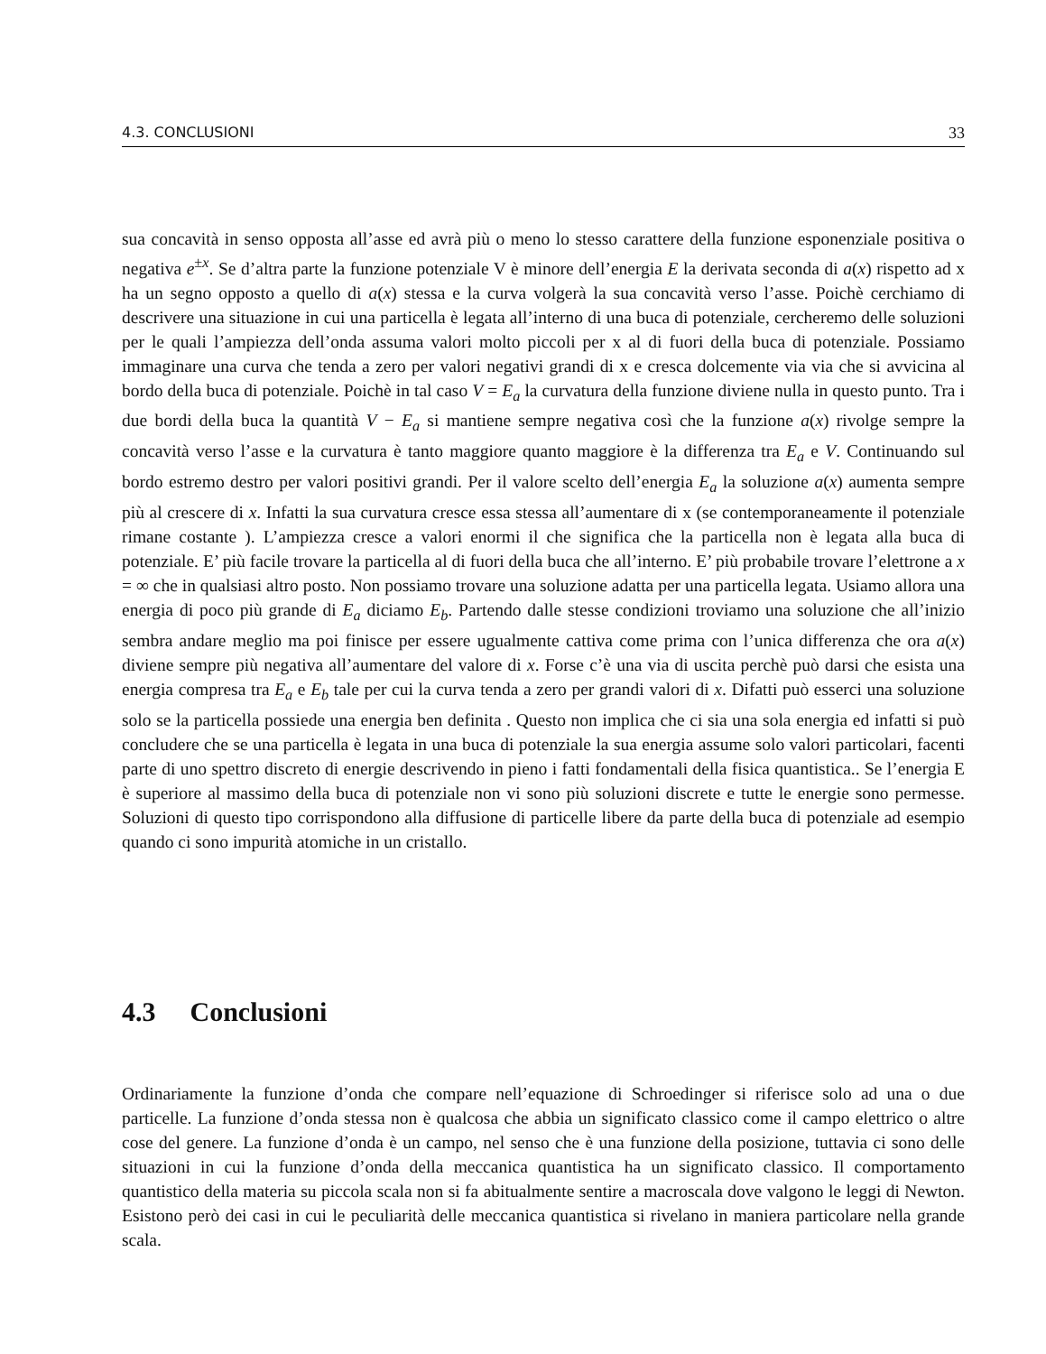4.3. CONCLUSIONI 33
sua concavità in senso opposta all’asse ed avrà più o meno lo stesso carattere della funzione esponenziale positiva o negativa e<sup>±x</sup>. Se d’altra parte la funzione potenziale V è minore dell’energia E la derivata seconda di a(x) rispetto ad x ha un segno opposto a quello di a(x) stessa e la curva volgerà la sua concavità verso l’asse. Poichè cerchiamo di descrivere una situazione in cui una particella è legata all’interno di una buca di potenziale, cercheremo delle soluzioni per le quali l’ampiezza dell’onda assuma valori molto piccoli per x al di fuori della buca di potenziale. Possiamo immaginare una curva che tenda a zero per valori negativi grandi di x e cresca dolcemente via via che si avvicina al bordo della buca di potenziale. Poichè in tal caso V = E<sub>a</sub> la curvatura della funzione diviene nulla in questo punto. Tra i due bordi della buca la quantità V − E<sub>a</sub> si mantiene sempre negativa così che la funzione a(x) rivolge sempre la concavità verso l’asse e la curvatura è tanto maggiore quanto maggiore è la differenza tra E<sub>a</sub> e V. Continuando sul bordo estremo destro per valori positivi grandi. Per il valore scelto dell’energia E<sub>a</sub> la soluzione a(x) aumenta sempre più al crescere di x. Infatti la sua curvatura cresce essa stessa all’aumentare di x (se contemporaneamente il potenziale rimane costante ). L’ampiezza cresce a valori enormi il che significa che la particella non è legata alla buca di potenziale. E’ più facile trovare la particella al di fuori della buca che all’interno. E’ più probabile trovare l’elettrone a x = ∞ che in qualsiasi altro posto. Non possiamo trovare una soluzione adatta per una particella legata. Usiamo allora una energia di poco più grande di E<sub>a</sub> diciamo E<sub>b</sub>. Partendo dalle stesse condizioni troviamo una soluzione che all’inizio sembra andare meglio ma poi finisce per essere ugualmente cattiva come prima con l’unica differenza che ora a(x) diviene sempre più negativa all’aumentare del valore di x. Forse c’è una via di uscita perchè può darsi che esista una energia compresa tra E<sub>a</sub> e E<sub>b</sub> tale per cui la curva tenda a zero per grandi valori di x. Difatti può esserci una soluzione solo se la particella possiede una energia ben definita . Questo non implica che ci sia una sola energia ed infatti si può concludere che se una particella è legata in una buca di potenziale la sua energia assume solo valori particolari, facenti parte di uno spettro discreto di energie descrivendo in pieno i fatti fondamentali della fisica quantistica.. Se l’energia E è superiore al massimo della buca di potenziale non vi sono più soluzioni discrete e tutte le energie sono permesse. Soluzioni di questo tipo corrispondono alla diffusione di particelle libere da parte della buca di potenziale ad esempio quando ci sono impurità atomiche in un cristallo.
4.3 Conclusioni
Ordinariamente la funzione d’onda che compare nell’equazione di Schroedinger si riferisce solo ad una o due particelle. La funzione d’onda stessa non è qualcosa che abbia un significato classico come il campo elettrico o altre cose del genere. La funzione d’onda è un campo, nel senso che è una funzione della posizione, tuttavia ci sono delle situazioni in cui la funzione d’onda della meccanica quantistica ha un significato classico. Il comportamento quantistico della materia su piccola scala non si fa abitualmente sentire a macroscala dove valgono le leggi di Newton. Esistono però dei casi in cui le peculiarità delle meccanica quantistica si rivelano in maniera particolare nella grande scala.